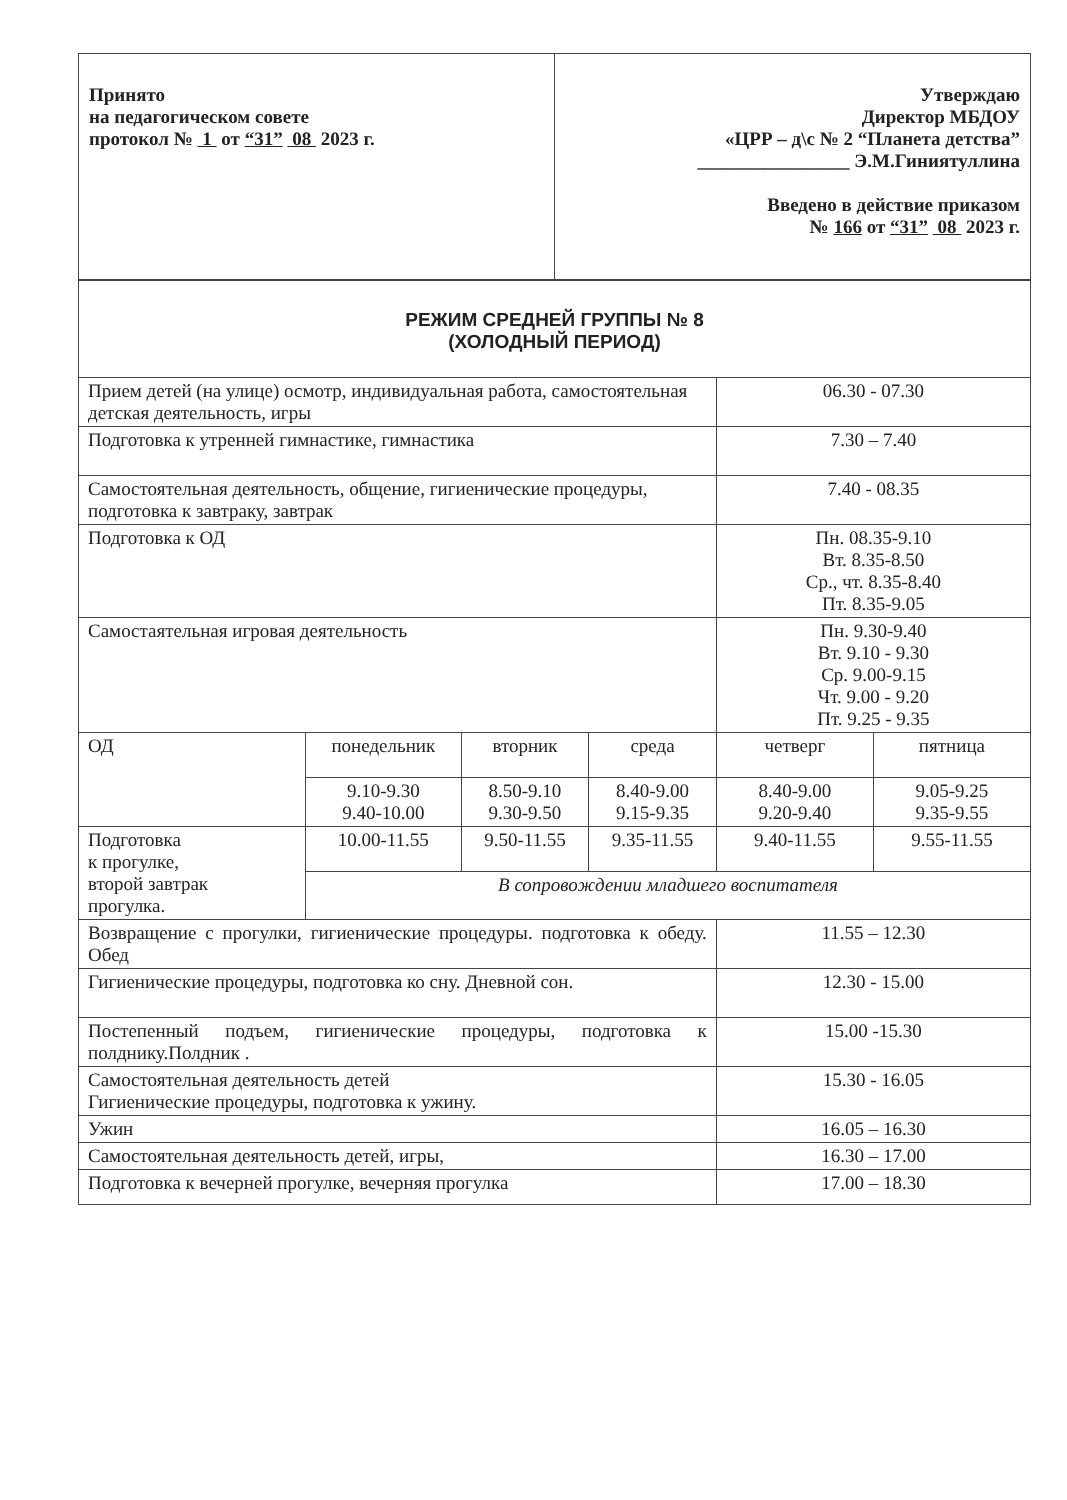| Принято на педагогическом совете протокол № 1 от “31” 08 2023 г. | Утверждаю Директор МБДОУ «ЦРР – д\с № 2 “Планета детства” ________________ Э.М.Гиниятуллина Введено в действие приказом № 166 от “31” 08 2023 г. |
| РЕЖИМ СРЕДНЕЙ ГРУППЫ № 8 (ХОЛОДНЫЙ ПЕРИОД) | | | | | |
| Прием детей (на улице) осмотр, индивидуальная работа, самостоятельная детская деятельность, игры | | | | 06.30 - 07.30 | |
| Подготовка к утренней гимнастике, гимнастика | | | | 7.30 – 7.40 | |
| Самостоятельная деятельность, общение, гигиенические процедуры, подготовка к завтраку, завтрак | | | | 7.40 - 08.35 | |
| Подготовка к ОД | | | | Пн. 08.35-9.10 Вт. 8.35-8.50 Ср., чт. 8.35-8.40 Пт. 8.35-9.05 | |
| Самостаятельная игровая деятельность | | | | Пн. 9.30-9.40 Вт. 9.10 - 9.30 Ср. 9.00-9.15 Чт. 9.00 - 9.20 Пт. 9.25 - 9.35 | |
| ОД | понедельник | вторник | среда | четверг | пятница |
| | 9.10-9.30 9.40-10.00 | 8.50-9.10 9.30-9.50 | 8.40-9.00 9.15-9.35 | 8.40-9.00 9.20-9.40 | 9.05-9.25 9.35-9.55 |
| Подготовка к прогулке, второй завтрак прогулка. | 10.00-11.55 | 9.50-11.55 | 9.35-11.55 | 9.40-11.55 | 9.55-11.55 |
| | В сопровождении младшего воспитателя | | | | |
| Возвращение с прогулки, гигиенические процедуры. подготовка к обеду. Обед | | | | 11.55 – 12.30 | |
| Гигиенические процедуры, подготовка ко сну. Дневной сон. | | | | 12.30 - 15.00 | |
| Постепенный подъем, гигиенические процедуры, подготовка к полднику.Полдник . | | | | 15.00 -15.30 | |
| Самостоятельная деятельность детей Гигиенические процедуры, подготовка к ужину. | | | | 15.30 - 16.05 | |
| Ужин | | | | 16.05 – 16.30 | |
| Самостоятельная деятельность детей, игры, | | | | 16.30 – 17.00 | |
| Подготовка к вечерней прогулке, вечерняя прогулка | | | | 17.00 – 18.30 | |